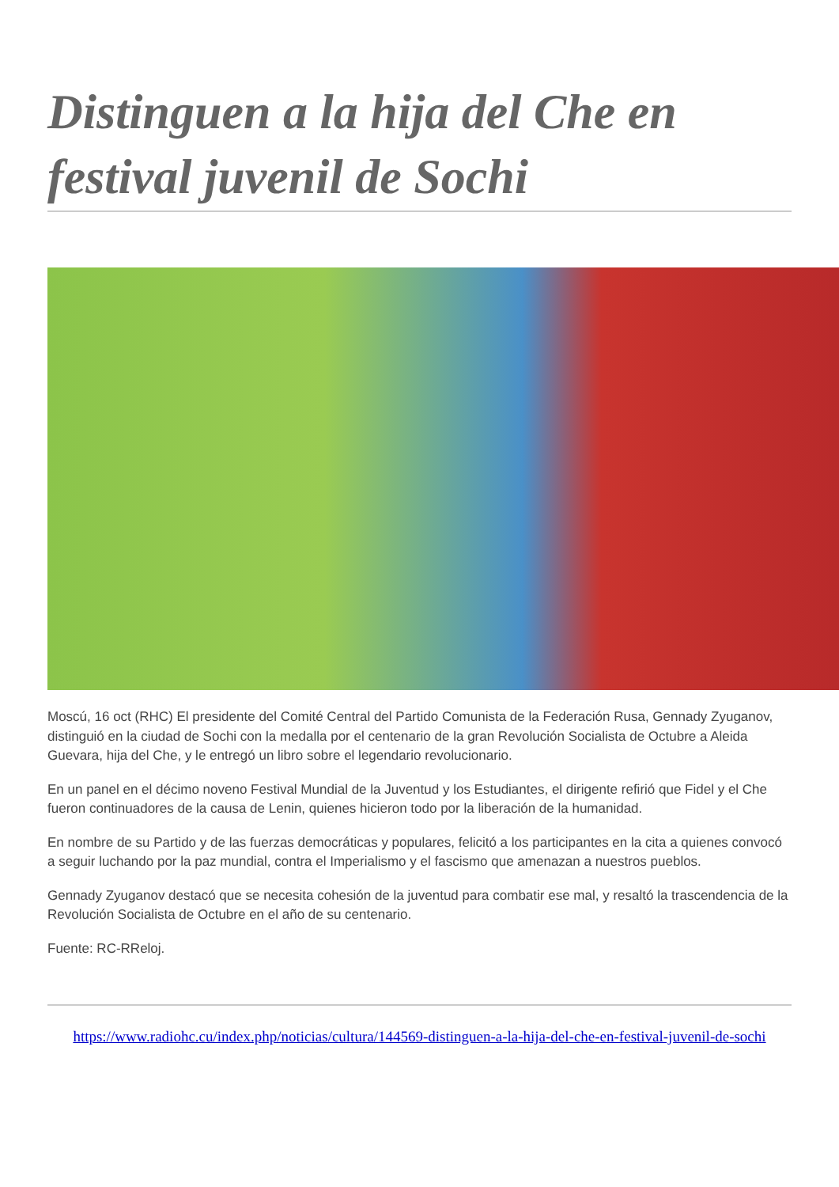Distinguen a la hija del Che en festival juvenil de Sochi
Moscú, 16 oct (RHC) El presidente del Comité Central del Partido Comunista de la Federación Rusa, Gennady Zyuganov, distinguió en la ciudad de Sochi con la medalla por el centenario de la gran Revolución Socialista de Octubre a Aleida Guevara, hija del Che, y le entregó un libro sobre el legendario revolucionario.
En un panel en el décimo noveno Festival Mundial de la Juventud y los Estudiantes, el dirigente refirió que Fidel y el Che fueron continuadores de la causa de Lenin, quienes hicieron todo por la liberación de la humanidad.
En nombre de su Partido y de las fuerzas democráticas y populares, felicitó a los participantes en la cita a quienes convocó a seguir luchando por la paz mundial, contra el Imperialismo y el fascismo que amenazan a nuestros pueblos.
Gennady Zyuganov destacó que se necesita cohesión de la juventud para combatir ese mal, y resaltó la trascendencia de la Revolución Socialista de Octubre en el año de su centenario.
Fuente: RC-RReloj.
https://www.radiohc.cu/index.php/noticias/cultura/144569-distinguen-a-la-hija-del-che-en-festival-juvenil-de-sochi